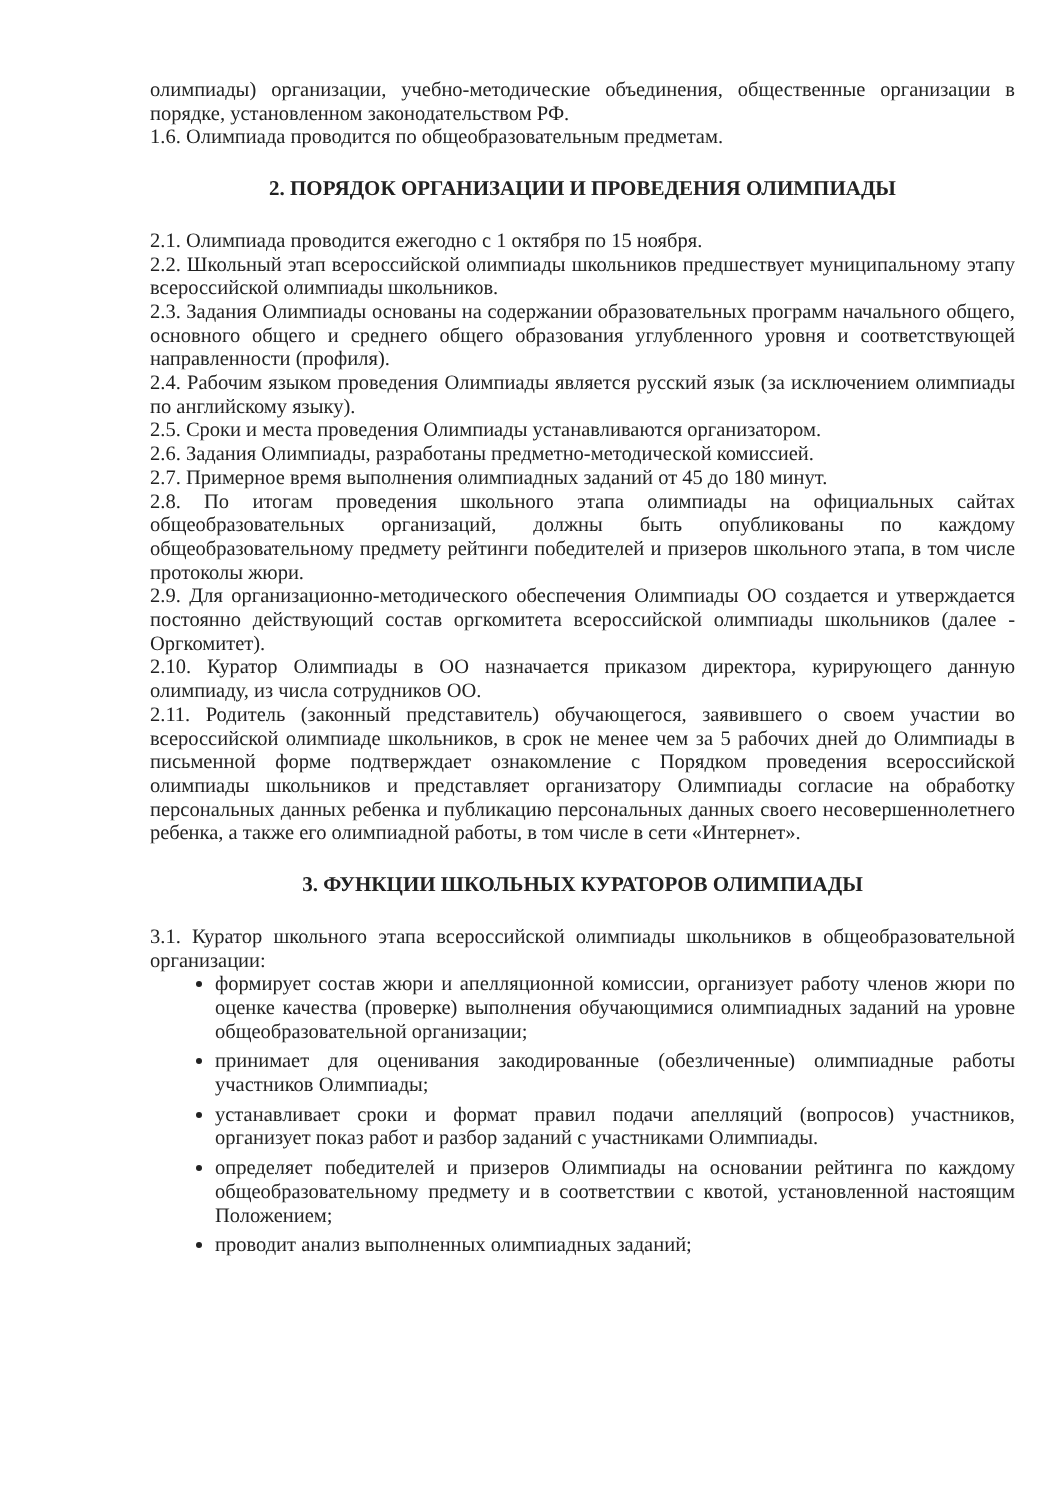олимпиады) организации, учебно-методические объединения, общественные организации в порядке, установленном законодательством РФ.
1.6. Олимпиада проводится по общеобразовательным предметам.
2. ПОРЯДОК ОРГАНИЗАЦИИ И ПРОВЕДЕНИЯ ОЛИМПИАДЫ
2.1. Олимпиада проводится ежегодно с 1 октября по 15 ноября.
2.2. Школьный этап всероссийской олимпиады школьников предшествует муниципальному этапу всероссийской олимпиады школьников.
2.3. Задания Олимпиады основаны на содержании образовательных программ начального общего, основного общего и среднего общего образования углубленного уровня и соответствующей направленности (профиля).
2.4. Рабочим языком проведения Олимпиады является русский язык (за исключением олимпиады по английскому языку).
2.5. Сроки и места проведения Олимпиады устанавливаются организатором.
2.6. Задания Олимпиады, разработаны предметно-методической комиссией.
2.7. Примерное время выполнения олимпиадных заданий от 45 до 180 минут.
2.8. По итогам проведения школьного этапа олимпиады на официальных сайтах общеобразовательных организаций, должны быть опубликованы по каждому общеобразовательному предмету рейтинги победителей и призеров школьного этапа, в том числе протоколы жюри.
2.9. Для организационно-методического обеспечения Олимпиады ОО создается и утверждается постоянно действующий состав оргкомитета всероссийской олимпиады школьников (далее - Оргкомитет).
2.10. Куратор Олимпиады в ОО назначается приказом директора, курирующего данную олимпиаду, из числа сотрудников ОО.
2.11. Родитель (законный представитель) обучающегося, заявившего о своем участии во всероссийской олимпиаде школьников, в срок не менее чем за 5 рабочих дней до Олимпиады в письменной форме подтверждает ознакомление с Порядком проведения всероссийской олимпиады школьников и представляет организатору Олимпиады согласие на обработку персональных данных ребенка и публикацию персональных данных своего несовершеннолетнего ребенка, а также его олимпиадной работы, в том числе в сети «Интернет».
3. ФУНКЦИИ ШКОЛЬНЫХ КУРАТОРОВ ОЛИМПИАДЫ
3.1. Куратор школьного этапа всероссийской олимпиады школьников в общеобразовательной организации:
формирует состав жюри и апелляционной комиссии, организует работу членов жюри по оценке качества (проверке) выполнения обучающимися олимпиадных заданий на уровне общеобразовательной организации;
принимает для оценивания закодированные (обезличенные) олимпиадные работы участников Олимпиады;
устанавливает сроки и формат правил подачи апелляций (вопросов) участников, организует показ работ и разбор заданий с участниками Олимпиады.
определяет победителей и призеров Олимпиады на основании рейтинга по каждому общеобразовательному предмету и в соответствии с квотой, установленной настоящим Положением;
проводит анализ выполненных олимпиадных заданий;